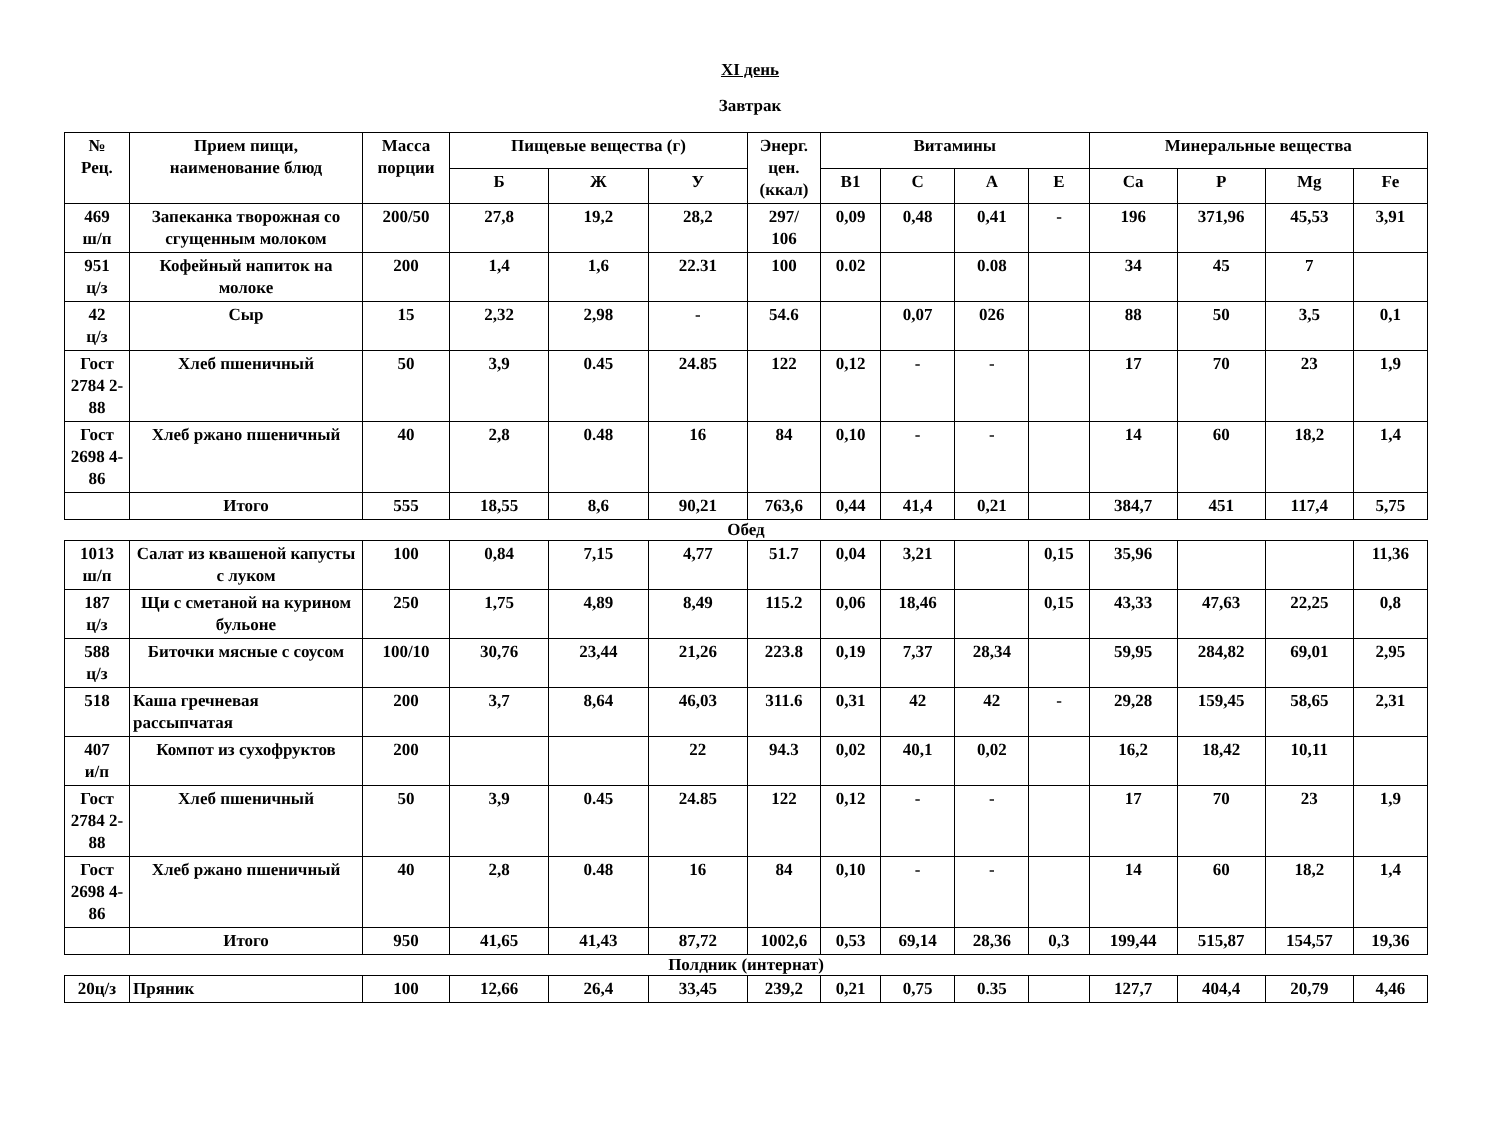XI день
Завтрак
| № Рец. | Прием пищи, наименование блюд | Масса порции | Пищевые вещества (г) | | | Энерг. цен. (ккал) | Витамины | | | | Минеральные вещества | | | |
| --- | --- | --- | --- | --- | --- | --- | --- | --- | --- | --- | --- | --- | --- | --- |
| | | | Б | Ж | У | | B1 | C | A | E | Ca | P | Mg | Fe |
| 469 ш/п | Запеканка творожная со сгущенным молоком | 200/50 | 27,8 | 19,2 | 28,2 | 297/ 106 | 0,09 | 0,48 | 0,41 | - | 196 | 371,96 | 45,53 | 3,91 |
| 951 ц/з | Кофейный напиток на молоке | 200 | 1,4 | 1,6 | 22.31 | 100 | 0.02 | | 0.08 | | 34 | 45 | 7 | |
| 42 ц/з | Сыр | 15 | 2,32 | 2,98 | - | 54.6 | | 0,07 | 026 | | 88 | 50 | 3,5 | 0,1 |
| Гост 2784 2-88 | Хлеб пшеничный | 50 | 3,9 | 0.45 | 24.85 | 122 | 0,12 | - | - | | 17 | 70 | 23 | 1,9 |
| Гост 2698 4-86 | Хлеб ржано пшеничный | 40 | 2,8 | 0.48 | 16 | 84 | 0,10 | - | - | | 14 | 60 | 18,2 | 1,4 |
| | Итого | 555 | 18,55 | 8,6 | 90,21 | 763,6 | 0,44 | 41,4 | 0,21 | | 384,7 | 451 | 117,4 | 5,75 |
| Обед | | | | | | | | | | | | | | |
| 1013 ш/п | Салат из квашеной капусты с луком | 100 | 0,84 | 7,15 | 4,77 | 51.7 | 0,04 | 3,21 | | 0,15 | 35,96 | | | 11,36 |
| 187 ц/з | Щи с сметаной на курином бульоне | 250 | 1,75 | 4,89 | 8,49 | 115.2 | 0,06 | 18,46 | | 0,15 | 43,33 | 47,63 | 22,25 | 0,8 |
| 588 ц/з | Биточки мясные с соусом | 100/10 | 30,76 | 23,44 | 21,26 | 223.8 | 0,19 | 7,37 | 28,34 | | 59,95 | 284,82 | 69,01 | 2,95 |
| 518 | Каша гречневая рассыпчатая | 200 | 3,7 | 8,64 | 46,03 | 311.6 | 0,31 | 42 | 42 | - | 29,28 | 159,45 | 58,65 | 2,31 |
| 407 и/п | Компот из сухофруктов | 200 | | | 22 | 94.3 | 0,02 | 40,1 | 0,02 | | 16,2 | 18,42 | 10,11 | |
| Гост 2784 2-88 | Хлеб пшеничный | 50 | 3,9 | 0.45 | 24.85 | 122 | 0,12 | - | - | | 17 | 70 | 23 | 1,9 |
| Гост 2698 4-86 | Хлеб ржано пшеничный | 40 | 2,8 | 0.48 | 16 | 84 | 0,10 | - | - | | 14 | 60 | 18,2 | 1,4 |
| | Итого | 950 | 41,65 | 41,43 | 87,72 | 1002,6 | 0,53 | 69,14 | 28,36 | 0,3 | 199,44 | 515,87 | 154,57 | 19,36 |
| Полдник (интернат) | | | | | | | | | | | | | | |
| 20ц/з | Пряник | 100 | 12,66 | 26,4 | 33,45 | 239,2 | 0,21 | 0,75 | 0.35 | | 127,7 | 404,4 | 20,79 | 4,46 |